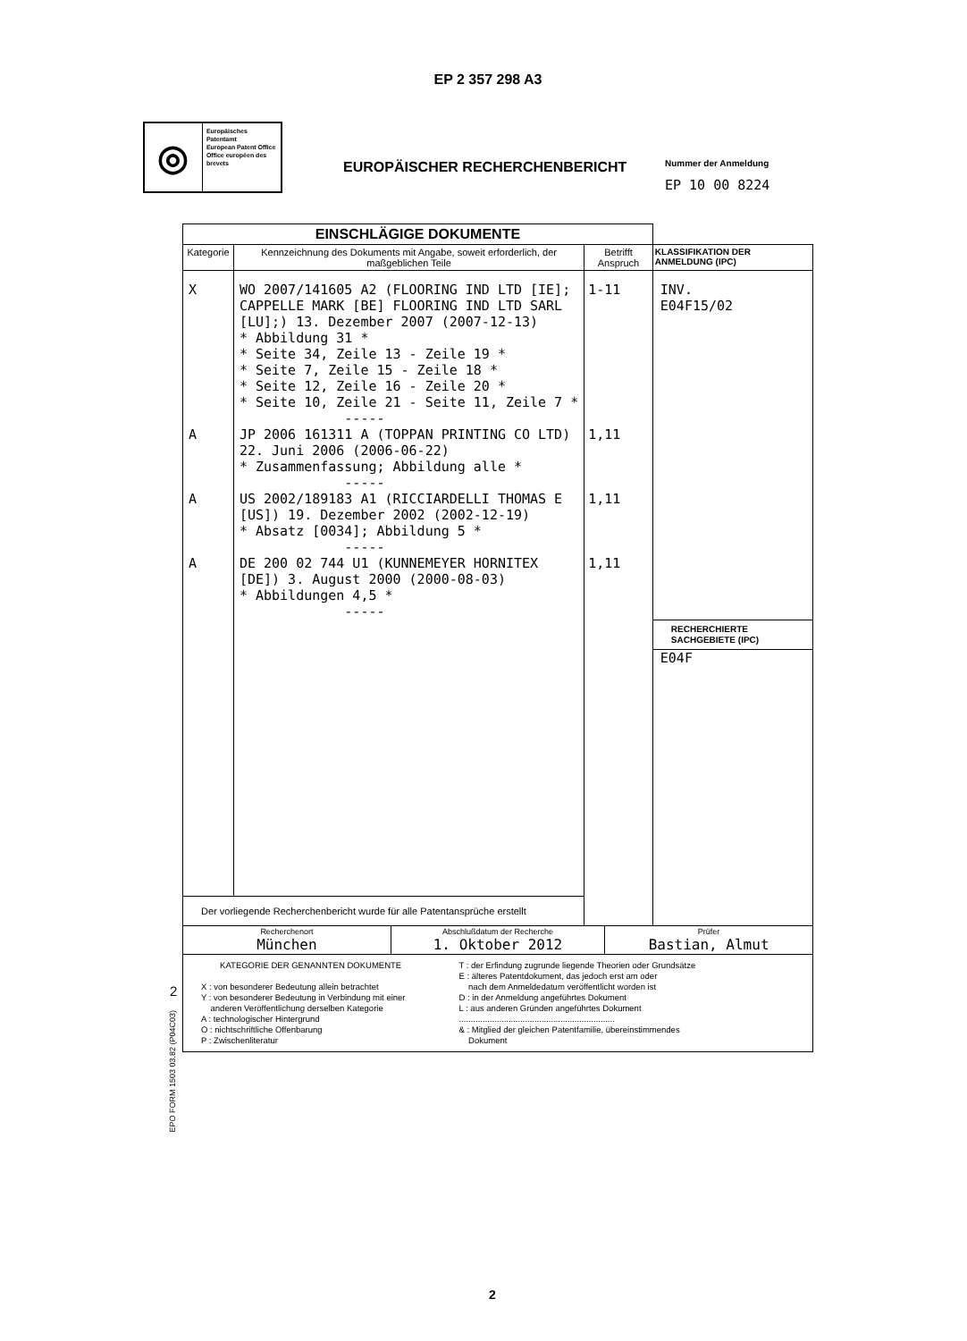EP 2 357 298 A3
◎
Europäisches Patentamt
European Patent Office
Office européen des brevets
EUROPÄISCHER RECHERCHENBERICHT
Nummer der Anmeldung
EP 10 00 8224
| EINSCHLÄGIGE DOKUMENTE | | | |
| --- | --- | --- | --- |
| Kategorie | Kennzeichnung des Dokuments mit Angabe, soweit erforderlich, der maßgeblichen Teile | Betrifft Anspruch | KLASSIFIKATION DER ANMELDUNG (IPC) |
| X A A A | WO 2007/141605 A2 (FLOORING IND LTD [IE]; CAPPELLE MARK [BE] FLOORING IND LTD SARL [LU];) 13. Dezember 2007 (2007-12-13) * Abbildung 31 * * Seite 34, Zeile 13 - Zeile 19 * * Seite 7, Zeile 15 - Zeile 18 * * Seite 12, Zeile 16 - Zeile 20 * * Seite 10, Zeile 21 - Seite 11, Zeile 7 * ----- JP 2006 161311 A (TOPPAN PRINTING CO LTD) 22. Juni 2006 (2006-06-22) * Zusammenfassung; Abbildung alle * ----- US 2002/189183 A1 (RICCIARDELLI THOMAS E [US]) 19. Dezember 2002 (2002-12-19) * Absatz [0034]; Abbildung 5 * ----- DE 200 02 744 U1 (KUNNEMEYER HORNITEX [DE]) 3. August 2000 (2000-08-03) * Abbildungen 4,5 * ----- | 1-11 1,11 1,11 1,11 | INV. E04F15/02 RECHERCHIERTE SACHGEBIETE (IPC) E04F |
| Der vorliegende Recherchenbericht wurde für alle Patentansprüche erstellt | | | |
| / Recherchenort München / Abschlußdatum der Recherche 1. Oktober 2012 / Prüfer Bastian, Almut / | | | |
| KATEGORIE DER GENANNTEN DOKUMENTE X : von besonderer Bedeutung allein betrachtet Y : von besonderer Bedeutung in Verbindung mit einer anderen Veröffentlichung derselben Kategorie A : technologischer Hintergrund O : nichtschriftliche Offenbarung P : Zwischenliteratur T : der Erfindung zugrunde liegende Theorien oder Grundsätze E : älteres Patentdokument, das jedoch erst am oder nach dem Anmeldedatum veröffentlicht worden ist D : in der Anmeldung angeführtes Dokument L : aus anderen Gründen angeführtes Dokument .................................................................. & : Mitglied der gleichen Patentfamilie, übereinstimmendes Dokument | | | |
2
EPO FORM 1503 03.82 (P04C03)
2